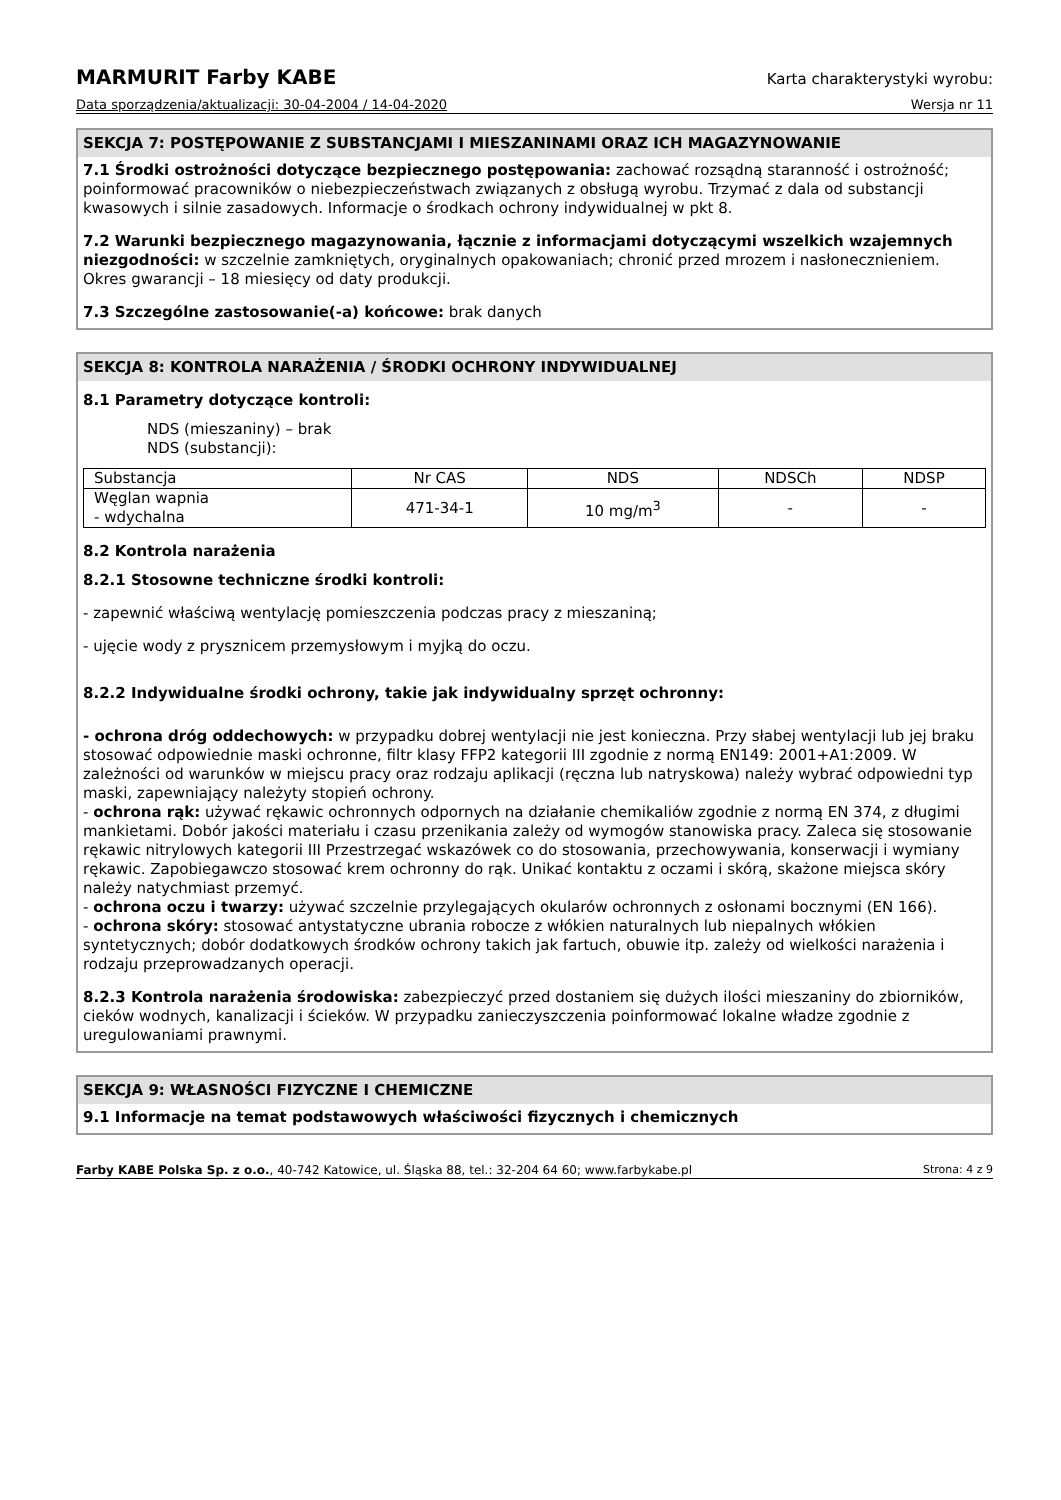MARMURIT Farby KABE Karta charakterystyki wyrobu:
Data sporządzenia/aktualizacji: 30-04-2004 / 14-04-2020 Wersja nr 11
SEKCJA 7: POSTĘPOWANIE Z SUBSTANCJAMI I MIESZANINAMI ORAZ ICH MAGAZYNOWANIE
7.1 Środki ostrożności dotyczące bezpiecznego postępowania: zachować rozsądną staranność i ostrożność; poinformować pracowników o niebezpieczeństwach związanych z obsługą wyrobu. Trzymać z dala od substancji kwasowych i silnie zasadowych. Informacje o środkach ochrony indywidualnej w pkt 8.
7.2 Warunki bezpiecznego magazynowania, łącznie z informacjami dotyczącymi wszelkich wzajemnych niezgodności: w szczelnie zamkniętych, oryginalnych opakowaniach; chronić przed mrozem i nasłonecznieniem. Okres gwarancji – 18 miesięcy od daty produkcji.
7.3 Szczególne zastosowanie(-a) końcowe: brak danych
SEKCJA 8: KONTROLA NARAŻENIA / ŚRODKI OCHRONY INDYWIDUALNEJ
8.1 Parametry dotyczące kontroli:
NDS (mieszaniny) – brak
NDS (substancji):
| Substancja | Nr CAS | NDS | NDSCh | NDSP |
| Węglan wapnia - wdychalna | 471-34-1 | 10 mg/m<sup>3</sup> | - | - |
8.2 Kontrola narażenia
8.2.1 Stosowne techniczne środki kontroli:
- zapewnić właściwą wentylację pomieszczenia podczas pracy z mieszaniną;
- ujęcie wody z prysznicem przemysłowym i myjką do oczu.
8.2.2 Indywidualne środki ochrony, takie jak indywidualny sprzęt ochronny:
- ochrona dróg oddechowych: w przypadku dobrej wentylacji nie jest konieczna. Przy słabej wentylacji lub jej braku stosować odpowiednie maski ochronne, filtr klasy FFP2 kategorii III zgodnie z normą EN149: 2001+A1:2009. W zależności od warunków w miejscu pracy oraz rodzaju aplikacji (ręczna lub natryskowa) należy wybrać odpowiedni typ maski, zapewniający należyty stopień ochrony.
- ochrona rąk: używać rękawic ochronnych odpornych na działanie chemikaliów zgodnie z normą EN 374, z długimi mankietami. Dobór jakości materiału i czasu przenikania zależy od wymogów stanowiska pracy. Zaleca się stosowanie rękawic nitrylowych kategorii III Przestrzegać wskazówek co do stosowania, przechowywania, konserwacji i wymiany rękawic. Zapobiegawczo stosować krem ochronny do rąk. Unikać kontaktu z oczami i skórą, skażone miejsca skóry należy natychmiast przemyć.
- ochrona oczu i twarzy: używać szczelnie przylegających okularów ochronnych z osłonami bocznymi (EN 166).
- ochrona skóry: stosować antystatyczne ubrania robocze z włókien naturalnych lub niepalnych włókien syntetycznych; dobór dodatkowych środków ochrony takich jak fartuch, obuwie itp. zależy od wielkości narażenia i rodzaju przeprowadzanych operacji.
8.2.3 Kontrola narażenia środowiska: zabezpieczyć przed dostaniem się dużych ilości mieszaniny do zbiorników, cieków wodnych, kanalizacji i ścieków. W przypadku zanieczyszczenia poinformować lokalne władze zgodnie z uregulowaniami prawnymi.
SEKCJA 9: WŁASNOŚCI FIZYCZNE I CHEMICZNE
9.1 Informacje na temat podstawowych właściwości fizycznych i chemicznych
Farby KABE Polska Sp. z o.o., 40-742 Katowice, ul. Śląska 88, tel.: 32-204 64 60; www.farbykabe.pl Strona: 4 z 9